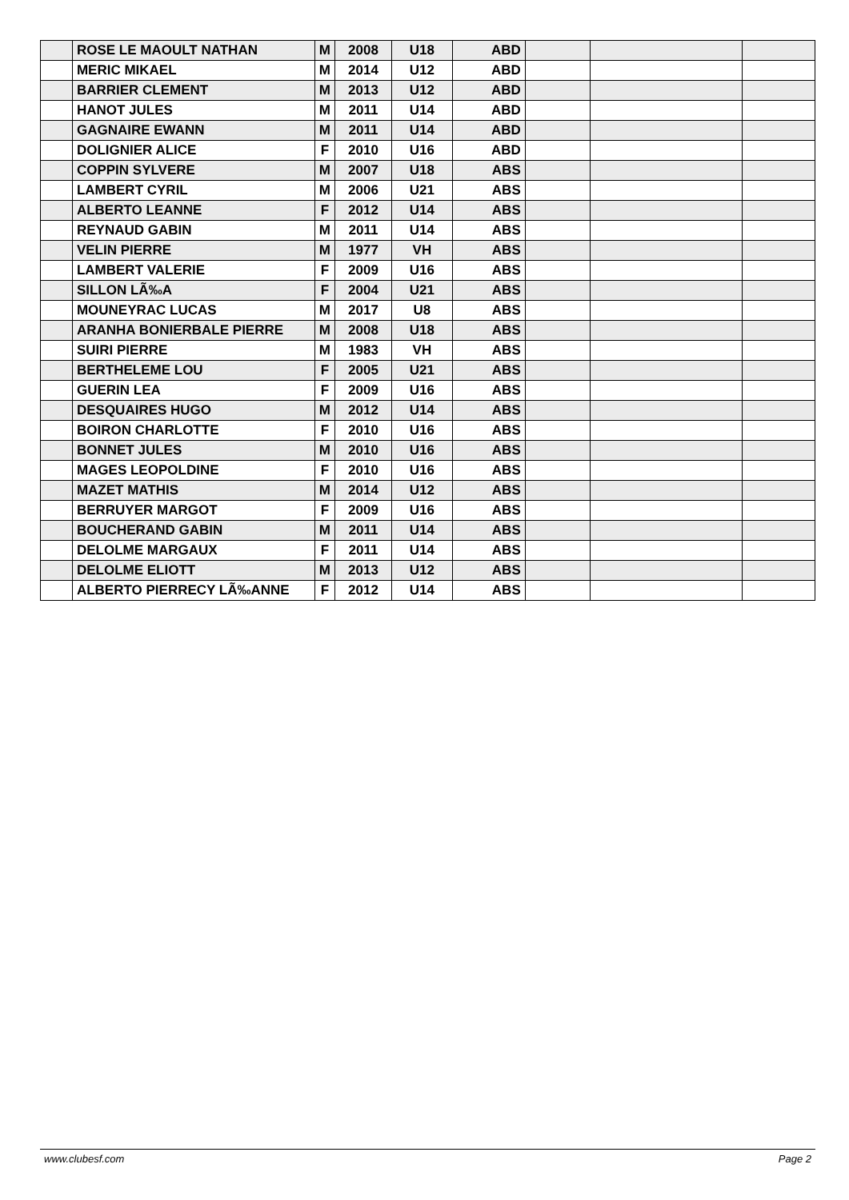| | ROSE LE MAOULT NATHAN | M | 2008 | U18 | ABD | | | |
| | MERIC MIKAEL | M | 2014 | U12 | ABD | | | |
| | BARRIER CLEMENT | M | 2013 | U12 | ABD | | | |
| | HANOT JULES | M | 2011 | U14 | ABD | | | |
| | GAGNAIRE EWANN | M | 2011 | U14 | ABD | | | |
| | DOLIGNIER ALICE | F | 2010 | U16 | ABD | | | |
| | COPPIN SYLVERE | M | 2007 | U18 | ABS | | | |
| | LAMBERT CYRIL | M | 2006 | U21 | ABS | | | |
| | ALBERTO LEANNE | F | 2012 | U14 | ABS | | | |
| | REYNAUD GABIN | M | 2011 | U14 | ABS | | | |
| | VELIN PIERRE | M | 1977 | VH | ABS | | | |
| | LAMBERT VALERIE | F | 2009 | U16 | ABS | | | |
| | SILLON LÃ‰A | F | 2004 | U21 | ABS | | | |
| | MOUNEYRAC LUCAS | M | 2017 | U8 | ABS | | | |
| | ARANHA BONIERBALE PIERRE | M | 2008 | U18 | ABS | | | |
| | SUIRI PIERRE | M | 1983 | VH | ABS | | | |
| | BERTHELEME LOU | F | 2005 | U21 | ABS | | | |
| | GUERIN LEA | F | 2009 | U16 | ABS | | | |
| | DESQUAIRES HUGO | M | 2012 | U14 | ABS | | | |
| | BOIRON CHARLOTTE | F | 2010 | U16 | ABS | | | |
| | BONNET JULES | M | 2010 | U16 | ABS | | | |
| | MAGES LEOPOLDINE | F | 2010 | U16 | ABS | | | |
| | MAZET MATHIS | M | 2014 | U12 | ABS | | | |
| | BERRUYER MARGOT | F | 2009 | U16 | ABS | | | |
| | BOUCHERAND GABIN | M | 2011 | U14 | ABS | | | |
| | DELOLME MARGAUX | F | 2011 | U14 | ABS | | | |
| | DELOLME ELIOTT | M | 2013 | U12 | ABS | | | |
| | ALBERTO PIERRECY LÃ‰ANNE | F | 2012 | U14 | ABS | | | |
www.clubesf.com Page 2